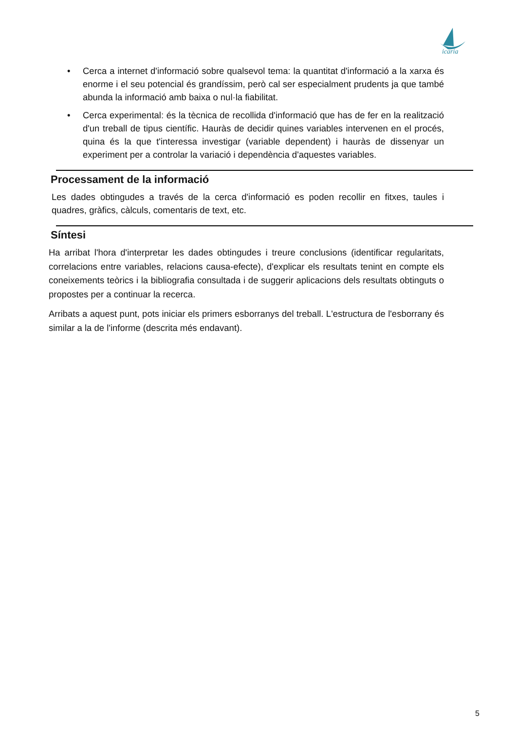icaria
• Cerca a internet d'informació sobre qualsevol tema: la quantitat d'informació a la xarxa és enorme i el seu potencial és grandíssim, però cal ser especialment prudents ja que també abunda la informació amb baixa o nul·la fiabilitat.
• Cerca experimental: és la tècnica de recollida d'informació que has de fer en la realització d'un treball de tipus científic. Hauràs de decidir quines variables intervenen en el procés, quina és la que t'interessa investigar (variable dependent) i hauràs de dissenyar un experiment per a controlar la variació i dependència d'aquestes variables.
Processament de la informació
Les dades obtingudes a través de la cerca d'informació es poden recollir en fitxes, taules i quadres, gràfics, càlculs, comentaris de text, etc.
Síntesi
Ha arribat l'hora d'interpretar les dades obtingudes i treure conclusions (identificar regularitats, correlacions entre variables, relacions causa-efecte), d'explicar els resultats tenint en compte els coneixements teòrics i la bibliografia consultada i de suggerir aplicacions dels resultats obtinguts o propostes per a continuar la recerca.
Arribats a aquest punt, pots iniciar els primers esborranys del treball. L'estructura de l'esborrany és similar a la de l'informe (descrita més endavant).
5